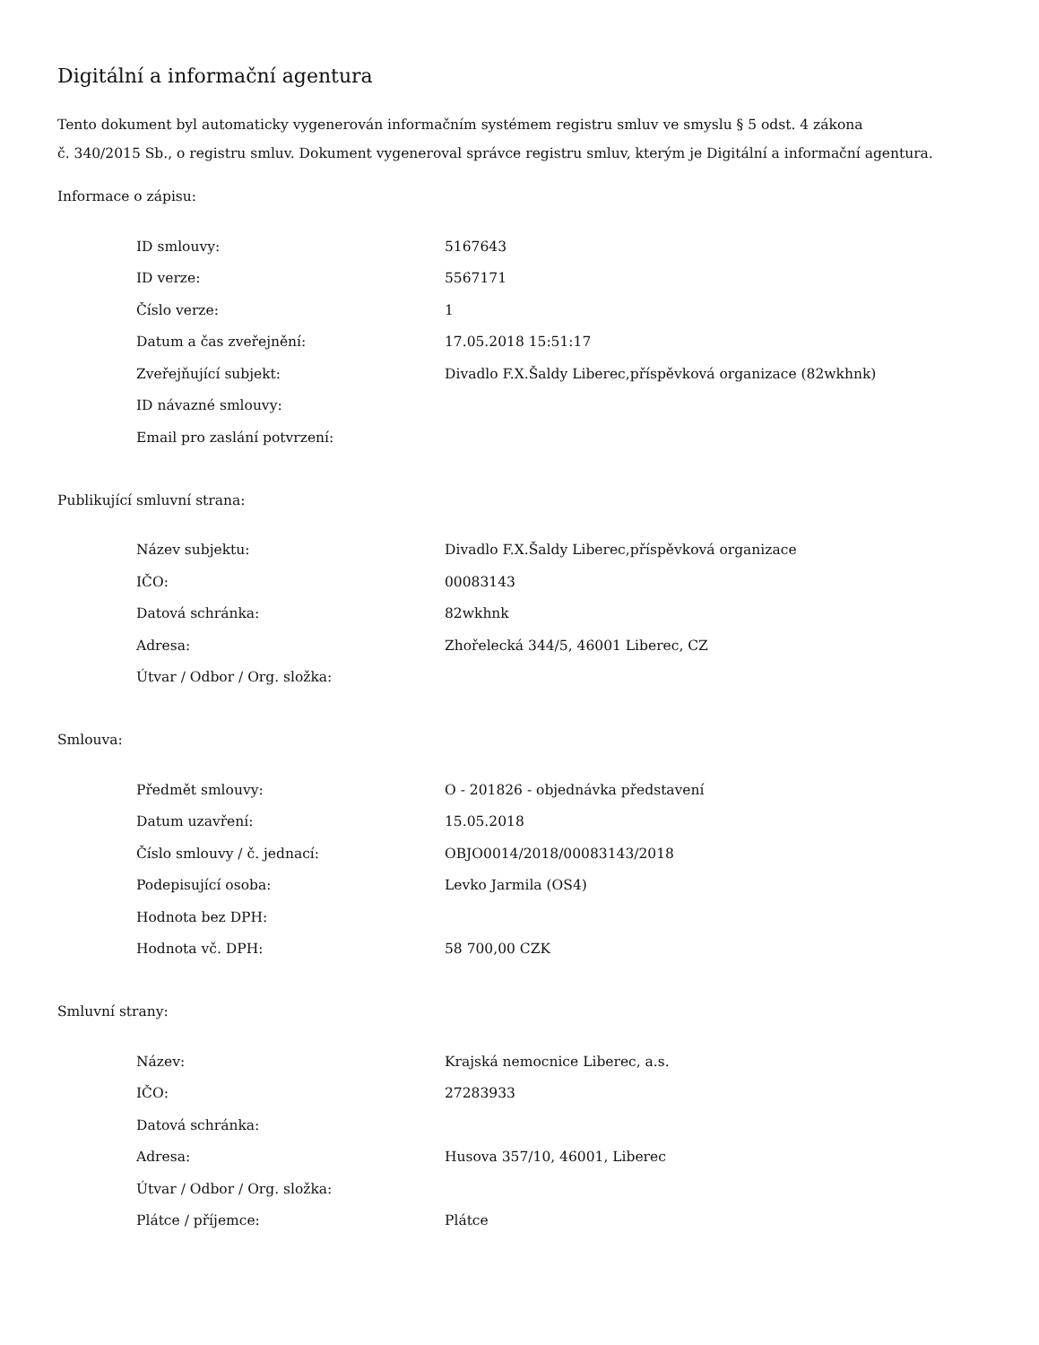Digitální a informační agentura
Tento dokument byl automaticky vygenerován informačním systémem registru smluv ve smyslu § 5 odst. 4 zákona
č. 340/2015 Sb., o registru smluv. Dokument vygeneroval správce registru smluv, kterým je Digitální a informační agentura.
Informace o zápisu:
| ID smlouvy: | 5167643 |
| ID verze: | 5567171 |
| Číslo verze: | 1 |
| Datum a čas zveřejnění: | 17.05.2018 15:51:17 |
| Zveřejňující subjekt: | Divadlo F.X.Šaldy Liberec,příspěvková organizace (82wkhnk) |
| ID návazné smlouvy: | |
| Email pro zaslání potvrzení: | |
Publikující smluvní strana:
| Název subjektu: | Divadlo F.X.Šaldy Liberec,příspěvková organizace |
| IČO: | 00083143 |
| Datová schránka: | 82wkhnk |
| Adresa: | Zhořelecká 344/5, 46001 Liberec, CZ |
| Útvar / Odbor / Org. složka: | |
Smlouva:
| Předmět smlouvy: | O - 201826 - objednávka představení |
| Datum uzavření: | 15.05.2018 |
| Číslo smlouvy / č. jednací: | OBJO0014/2018/00083143/2018 |
| Podepisující osoba: | Levko Jarmila (OS4) |
| Hodnota bez DPH: | |
| Hodnota vč. DPH: | 58 700,00 CZK |
Smluvní strany:
| Název: | Krajská nemocnice Liberec, a.s. |
| IČO: | 27283933 |
| Datová schránka: | |
| Adresa: | Husova 357/10, 46001, Liberec |
| Útvar / Odbor / Org. složka: | |
| Plátce / příjemce: | Plátce |